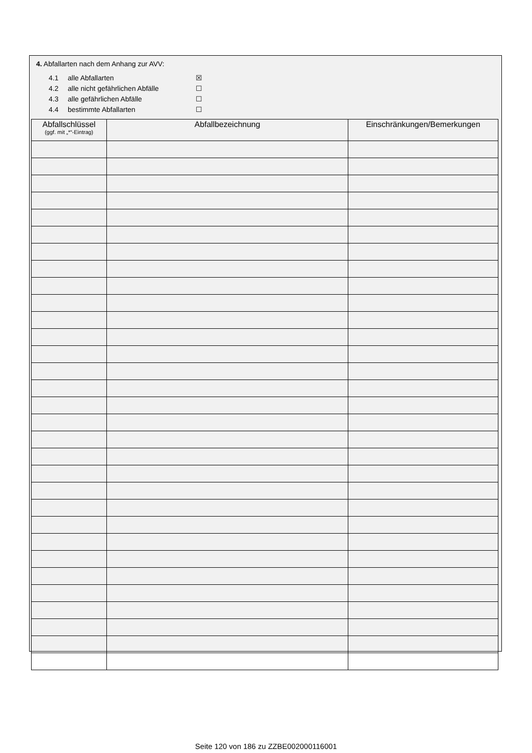4. Abfallarten nach dem Anhang zur AVV:
4.1 alle Abfallarten ☒
4.2 alle nicht gefährlichen Abfälle ☐
4.3 alle gefährlichen Abfälle ☐
4.4 bestimmte Abfallarten ☐
| Abfallschlüssel (ggf. mit „*“-Eintrag) | Abfallbezeichnung | Einschränkungen/Bemerkungen |
| --- | --- | --- |
Seite 120 von 186 zu ZZBE002000116001